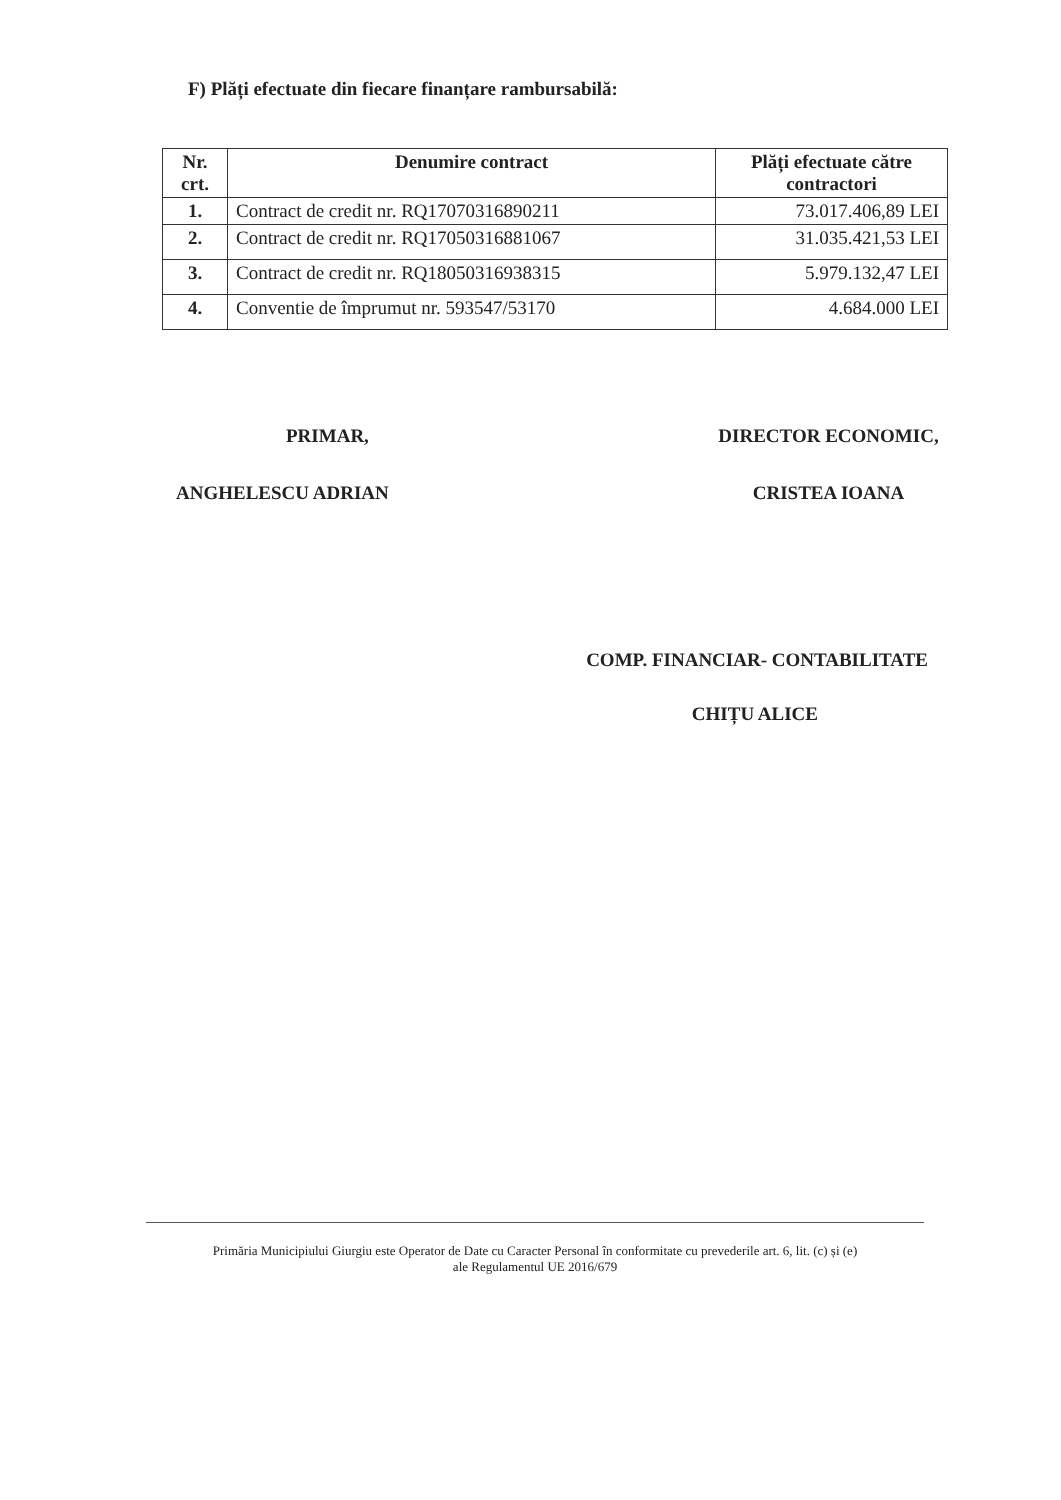F) Plăți efectuate din fiecare finanțare rambursabilă:
| Nr. crt. | Denumire contract | Plăți efectuate către contractori |
| --- | --- | --- |
| 1. | Contract de credit nr. RQ17070316890211 | 73.017.406,89 LEI |
| 2. | Contract de credit nr. RQ17050316881067 | 31.035.421,53 LEI |
| 3. | Contract de credit nr. RQ18050316938315 | 5.979.132,47 LEI |
| 4. | Conventie de împrumut nr. 593547/53170 | 4.684.000 LEI |
PRIMAR,
ANGHELESCU ADRIAN
DIRECTOR ECONOMIC,
CRISTEA IOANA
COMP. FINANCIAR- CONTABILITATE
CHIȚU ALICE
Primăria Municipiului Giurgiu este Operator de Date cu Caracter Personal în conformitate cu prevederile art. 6, lit. (c) și (e)
ale Regulamentul UE 2016/679